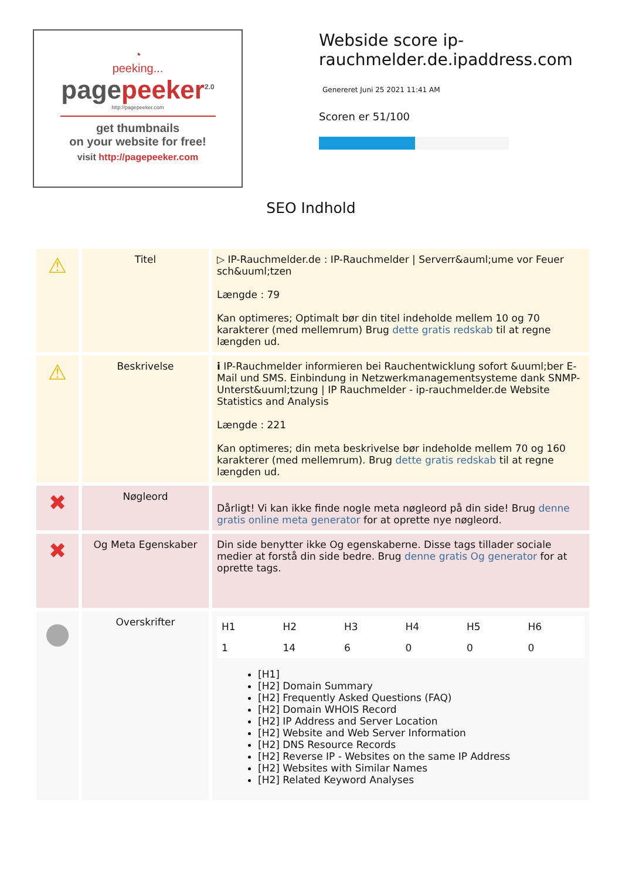◔
peeking...
pagepeeker<sup>2.0</sup>
http://pagepeeker.com
get thumbnails
on your website for free!
visit http://pagepeeker.com
Webside score ip-rauchmelder.de.ipaddress.com
Genereret Juni 25 2021 11:41 AM
Scoren er 51/100
SEO Indhold
| ⚠ | Titel | ▷ IP-Rauchmelder.de : IP-Rauchmelder / Serverr&auml;ume vor Feuer sch&uuml;tzen Længde : 79 Kan optimeres; Optimalt bør din titel indeholde mellem 10 og 70 karakterer (med mellemrum) Brug dette gratis redskab til at regne længden ud. |
| ⚠ | Beskrivelse | i IP-Rauchmelder informieren bei Rauchentwicklung sofort &uuml;ber E-Mail und SMS. Einbindung in Netzwerkmanagementsysteme dank SNMP-Unterst&uuml;tzung / IP Rauchmelder - ip-rauchmelder.de Website Statistics and Analysis Længde : 221 Kan optimeres; din meta beskrivelse bør indeholde mellem 70 og 160 karakterer (med mellemrum). Brug dette gratis redskab til at regne længden ud. |
| ✖ | Nøgleord | Dårligt! Vi kan ikke finde nogle meta nøgleord på din side! Brug denne gratis online meta generator for at oprette nye nøgleord. |
| ✖ | Og Meta Egenskaber | Din side benytter ikke Og egenskaberne. Disse tags tillader sociale medier at forstå din side bedre. Brug denne gratis Og generator for at oprette tags. |
| ● | Overskrifter | / H1 / H2 / H3 / H4 / H5 / H6 / / 1 / 14 / 6 / 0 / 0 / 0 / [H1] [H2] Domain Summary [H2] Frequently Asked Questions (FAQ) [H2] Domain WHOIS Record [H2] IP Address and Server Location [H2] Website and Web Server Information [H2] DNS Resource Records [H2] Reverse IP - Websites on the same IP Address [H2] Websites with Similar Names [H2] Related Keyword Analyses |